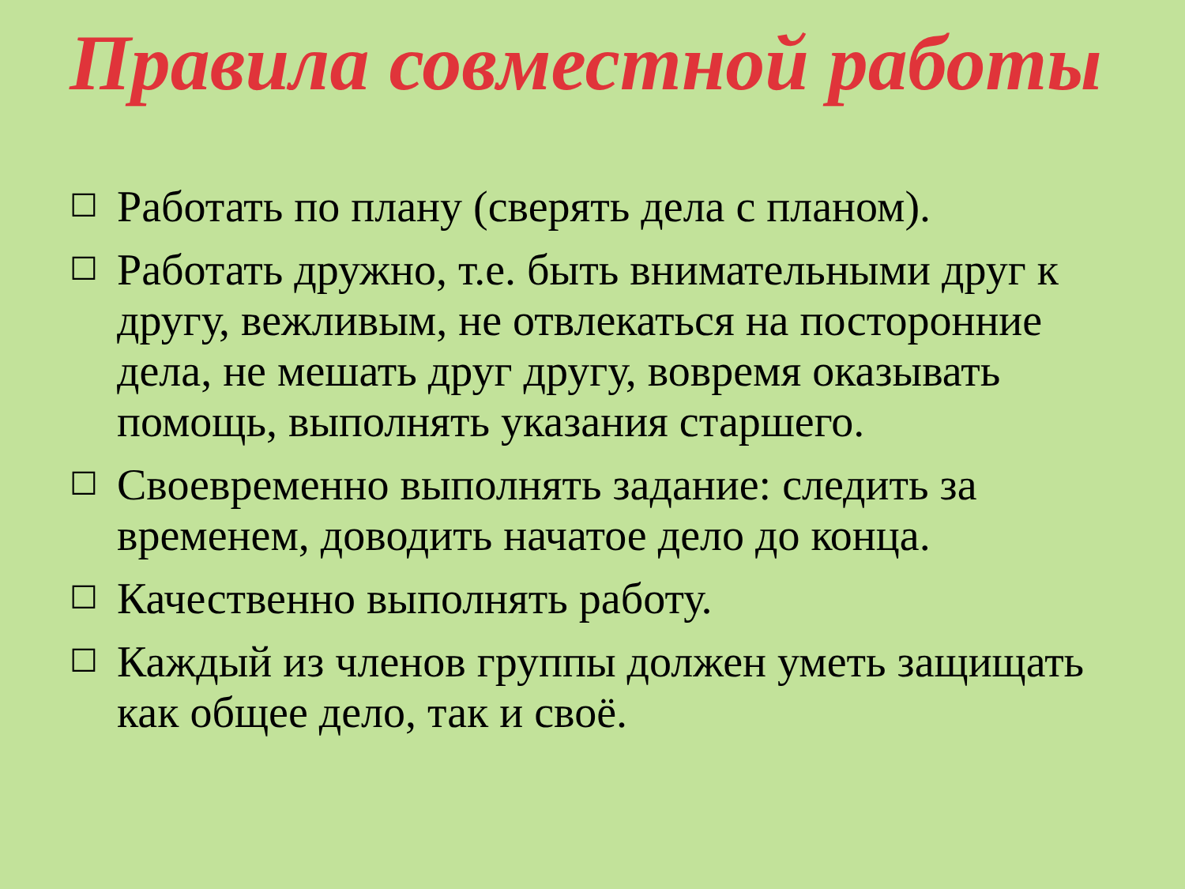Правила совместной работы
☐ Работать по плану (сверять дела с планом).
☐ Работать дружно, т.е. быть внимательными друг к другу, вежливым, не отвлекаться на посторонние дела, не мешать друг другу, вовремя оказывать помощь, выполнять указания старшего.
☐ Своевременно выполнять задание: следить за временем, доводить начатое дело до конца.
☐ Качественно выполнять работу.
☐ Каждый из членов группы должен уметь защищать как общее дело, так и своё.